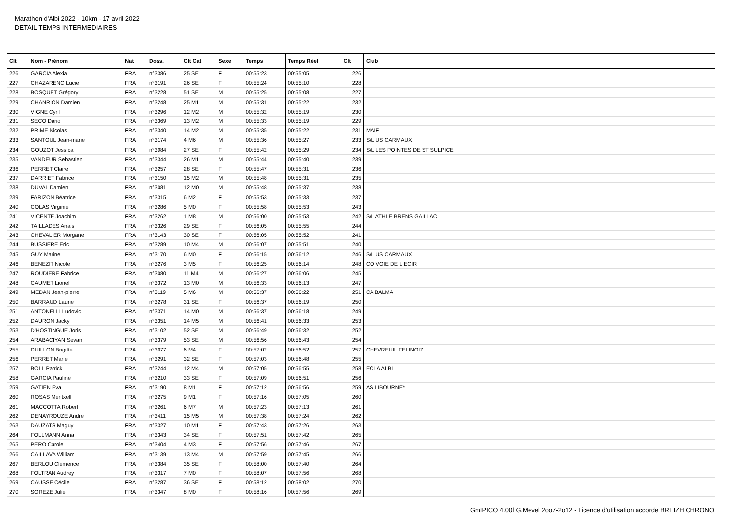Marathon d'Albi 2022 - 10km - 17 avril 2022
DETAIL TEMPS INTERMEDIAIRES
| Clt | Nom - Prénom | Nat | Doss. | Clt Cat | Sexe | Temps | Temps Réel | Clt | Club |
| --- | --- | --- | --- | --- | --- | --- | --- | --- | --- |
| 226 | GARCIA Alexia | FRA | n°3386 | 25 SE | F | 00:55:23 | 00:55:05 | 226 | |
| 227 | CHAZARENC Lucie | FRA | n°3191 | 26 SE | F | 00:55:24 | 00:55:10 | 228 | |
| 228 | BOSQUET Grégory | FRA | n°3228 | 51 SE | M | 00:55:25 | 00:55:08 | 227 | |
| 229 | CHANRION Damien | FRA | n°3248 | 25 M1 | M | 00:55:31 | 00:55:22 | 232 | |
| 230 | VIGNE Cyril | FRA | n°3296 | 12 M2 | M | 00:55:32 | 00:55:19 | 230 | |
| 231 | SECO Dario | FRA | n°3369 | 13 M2 | M | 00:55:33 | 00:55:19 | 229 | |
| 232 | PRIME Nicolas | FRA | n°3340 | 14 M2 | M | 00:55:35 | 00:55:22 | 231 | MAIF |
| 233 | SANTOUL Jean-marie | FRA | n°3174 | 4 M6 | M | 00:55:36 | 00:55:27 | 233 | S/L US CARMAUX |
| 234 | GOUZOT Jessica | FRA | n°3084 | 27 SE | F | 00:55:42 | 00:55:29 | 234 | S/L LES POINTES DE ST SULPICE |
| 235 | VANDEUR Sebastien | FRA | n°3344 | 26 M1 | M | 00:55:44 | 00:55:40 | 239 | |
| 236 | PERRET Claire | FRA | n°3257 | 28 SE | F | 00:55:47 | 00:55:31 | 236 | |
| 237 | DARRIET Fabrice | FRA | n°3150 | 15 M2 | M | 00:55:48 | 00:55:31 | 235 | |
| 238 | DUVAL Damien | FRA | n°3081 | 12 M0 | M | 00:55:48 | 00:55:37 | 238 | |
| 239 | FARIZON Béatrice | FRA | n°3315 | 6 M2 | F | 00:55:53 | 00:55:33 | 237 | |
| 240 | COLAS Virginie | FRA | n°3286 | 5 M0 | F | 00:55:58 | 00:55:53 | 243 | |
| 241 | VICENTE Joachim | FRA | n°3262 | 1 M8 | M | 00:56:00 | 00:55:53 | 242 | S/L ATHLE BRENS GAILLAC |
| 242 | TAILLADES Anais | FRA | n°3326 | 29 SE | F | 00:56:05 | 00:55:55 | 244 | |
| 243 | CHEVALIER Morgane | FRA | n°3143 | 30 SE | F | 00:56:05 | 00:55:52 | 241 | |
| 244 | BUSSIERE Eric | FRA | n°3289 | 10 M4 | M | 00:56:07 | 00:55:51 | 240 | |
| 245 | GUY Marine | FRA | n°3170 | 6 M0 | F | 00:56:15 | 00:56:12 | 246 | S/L US CARMAUX |
| 246 | BENEZIT Nicole | FRA | n°3276 | 3 M5 | F | 00:56:25 | 00:56:14 | 248 | CO VOIE DE L ECIR |
| 247 | ROUDIERE Fabrice | FRA | n°3080 | 11 M4 | M | 00:56:27 | 00:56:06 | 245 | |
| 248 | CAUMET Lionel | FRA | n°3372 | 13 M0 | M | 00:56:33 | 00:56:13 | 247 | |
| 249 | MEDAN Jean-pierre | FRA | n°3119 | 5 M6 | M | 00:56:37 | 00:56:22 | 251 | CA BALMA |
| 250 | BARRAUD Laurie | FRA | n°3278 | 31 SE | F | 00:56:37 | 00:56:19 | 250 | |
| 251 | ANTONELLI Ludovic | FRA | n°3371 | 14 M0 | M | 00:56:37 | 00:56:18 | 249 | |
| 252 | DAURON Jacky | FRA | n°3351 | 14 M5 | M | 00:56:41 | 00:56:33 | 253 | |
| 253 | D'HOSTINGUE Joris | FRA | n°3102 | 52 SE | M | 00:56:49 | 00:56:32 | 252 | |
| 254 | ARABACIYAN Sevan | FRA | n°3379 | 53 SE | M | 00:56:56 | 00:56:43 | 254 | |
| 255 | DUILLON Brigitte | FRA | n°3077 | 6 M4 | F | 00:57:02 | 00:56:52 | 257 | CHEVREUIL FELINOIZ |
| 256 | PERRET Marie | FRA | n°3291 | 32 SE | F | 00:57:03 | 00:56:48 | 255 | |
| 257 | BOLL Patrick | FRA | n°3244 | 12 M4 | M | 00:57:05 | 00:56:55 | 258 | ECLA ALBI |
| 258 | GARCIA Pauline | FRA | n°3210 | 33 SE | F | 00:57:09 | 00:56:51 | 256 | |
| 259 | GATIEN Eva | FRA | n°3190 | 8 M1 | F | 00:57:12 | 00:56:56 | 259 | AS LIBOURNE* |
| 260 | ROSAS Meritxell | FRA | n°3275 | 9 M1 | F | 00:57:16 | 00:57:05 | 260 | |
| 261 | MACCOTTA Robert | FRA | n°3261 | 6 M7 | M | 00:57:23 | 00:57:13 | 261 | |
| 262 | DENAYROUZE Andre | FRA | n°3411 | 15 M5 | M | 00:57:38 | 00:57:24 | 262 | |
| 263 | DAUZATS Maguy | FRA | n°3327 | 10 M1 | F | 00:57:43 | 00:57:26 | 263 | |
| 264 | FOLLMANN Anna | FRA | n°3343 | 34 SE | F | 00:57:51 | 00:57:42 | 265 | |
| 265 | PERO Carole | FRA | n°3404 | 4 M3 | F | 00:57:56 | 00:57:46 | 267 | |
| 266 | CAILLAVA William | FRA | n°3139 | 13 M4 | M | 00:57:59 | 00:57:45 | 266 | |
| 267 | BERLOU Clémence | FRA | n°3384 | 35 SE | F | 00:58:00 | 00:57:40 | 264 | |
| 268 | FOLTRAN Audrey | FRA | n°3317 | 7 M0 | F | 00:58:07 | 00:57:56 | 268 | |
| 269 | CAUSSE Cécile | FRA | n°3287 | 36 SE | F | 00:58:12 | 00:58:02 | 270 | |
| 270 | SOREZE Julie | FRA | n°3347 | 8 M0 | F | 00:58:16 | 00:57:56 | 269 | |
GmIPICO 4.00f G.Mevel 2oo7-2o12 - Licence d'utilisation accorde BREIZH CHRONO